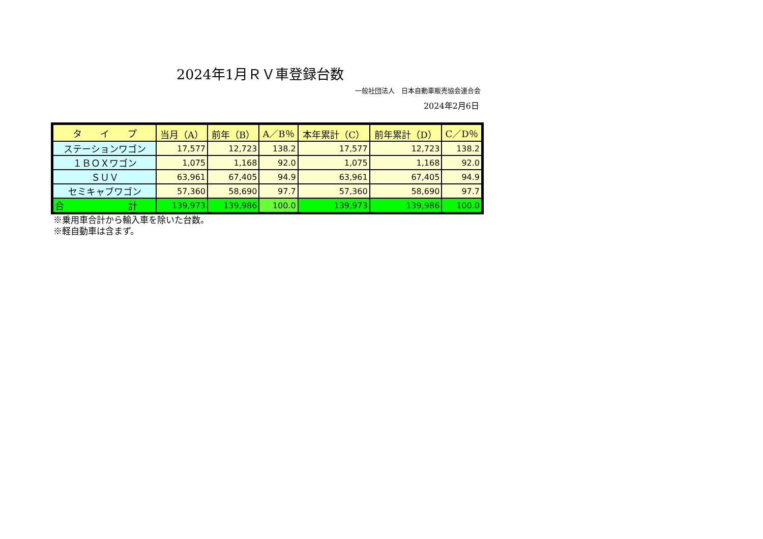2024年1月ＲＶ車登録台数
一般社団法人　日本自動車販売協会連合会
2024年2月6日
| タ イ プ | 当月（A） | 前年（B） | A／B％ | 本年累計（C） | 前年累計（D） | C／D％ |
| --- | --- | --- | --- | --- | --- | --- |
| ステーションワゴン | 17,577 | 12,723 | 138.2 | 17,577 | 12,723 | 138.2 |
| １ＢＯＸワゴン | 1,075 | 1,168 | 92.0 | 1,075 | 1,168 | 92.0 |
| ＳＵＶ | 63,961 | 67,405 | 94.9 | 63,961 | 67,405 | 94.9 |
| セミキャブワゴン | 57,360 | 58,690 | 97.7 | 57,360 | 58,690 | 97.7 |
| 合 計 | 139,973 | 139,986 | 100.0 | 139,973 | 139,986 | 100.0 |
※乗用車合計から輸入車を除いた台数。
※軽自動車は含まず。